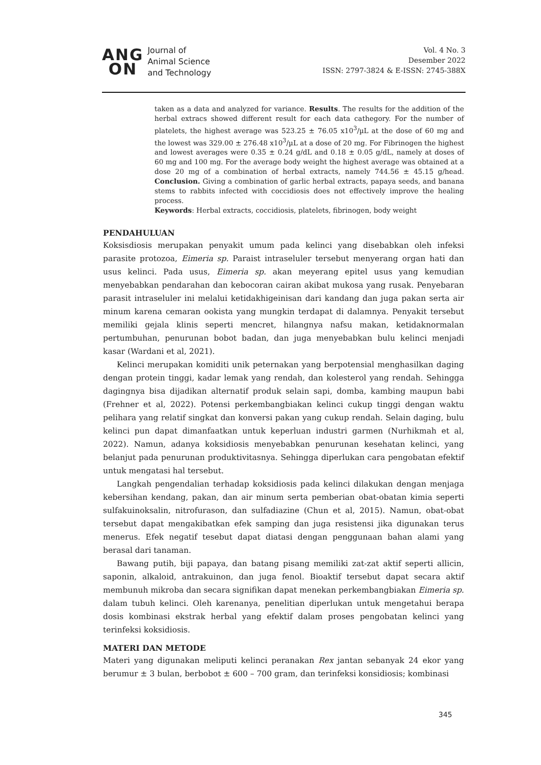ANG
ON
Journal of
Animal Science
and Technology
Vol. 4 No. 3
Desember 2022
ISSN: 2797-3824 & E-ISSN: 2745-388X
taken as a data and analyzed for variance. Results. The results for the addition of the herbal extracs showed different result for each data cathegory. For the number of platelets, the highest average was 523.25 ± 76.05 x10<sup>3</sup>/µL at the dose of 60 mg and the lowest was 329.00 ± 276.48 x10<sup>3</sup>/µL at a dose of 20 mg. For Fibrinogen the highest and lowest averages were 0.35 ± 0.24 g/dL and 0.18 ± 0.05 g/dL, namely at doses of 60 mg and 100 mg. For the average body weight the highest average was obtained at a dose 20 mg of a combination of herbal extracts, namely 744.56 ± 45.15 g/head. Conclusion. Giving a combination of garlic herbal extracts, papaya seeds, and banana stems to rabbits infected with coccidiosis does not effectively improve the healing process.
Keywords: Herbal extracts, coccidiosis, platelets, fibrinogen, body weight
PENDAHULUAN
Koksisdiosis merupakan penyakit umum pada kelinci yang disebabkan oleh infeksi parasite protozoa, Eimeria sp. Paraist intraseluler tersebut menyerang organ hati dan usus kelinci. Pada usus, Eimeria sp. akan meyerang epitel usus yang kemudian menyebabkan pendarahan dan kebocoran cairan akibat mukosa yang rusak. Penyebaran parasit intraseluler ini melalui ketidakhigeinisan dari kandang dan juga pakan serta air minum karena cemaran ookista yang mungkin terdapat di dalamnya. Penyakit tersebut memiliki gejala klinis seperti mencret, hilangnya nafsu makan, ketidaknormalan pertumbuhan, penurunan bobot badan, dan juga menyebabkan bulu kelinci menjadi kasar (Wardani et al, 2021).
Kelinci merupakan komiditi unik peternakan yang berpotensial menghasilkan daging dengan protein tinggi, kadar lemak yang rendah, dan kolesterol yang rendah. Sehingga dagingnya bisa dijadikan alternatif produk selain sapi, domba, kambing maupun babi (Frehner et al, 2022). Potensi perkembangbiakan kelinci cukup tinggi dengan waktu pelihara yang relatif singkat dan konversi pakan yang cukup rendah. Selain daging, bulu kelinci pun dapat dimanfaatkan untuk keperluan industri garmen (Nurhikmah et al, 2022). Namun, adanya koksidiosis menyebabkan penurunan kesehatan kelinci, yang belanjut pada penurunan produktivitasnya. Sehingga diperlukan cara pengobatan efektif untuk mengatasi hal tersebut.
Langkah pengendalian terhadap koksidiosis pada kelinci dilakukan dengan menjaga kebersihan kendang, pakan, dan air minum serta pemberian obat-obatan kimia seperti sulfakuinoksalin, nitrofurason, dan sulfadiazine (Chun et al, 2015). Namun, obat-obat tersebut dapat mengakibatkan efek samping dan juga resistensi jika digunakan terus menerus. Efek negatif tesebut dapat diatasi dengan penggunaan bahan alami yang berasal dari tanaman.
Bawang putih, biji papaya, dan batang pisang memiliki zat-zat aktif seperti allicin, saponin, alkaloid, antrakuinon, dan juga fenol. Bioaktif tersebut dapat secara aktif membunuh mikroba dan secara signifikan dapat menekan perkembangbiakan Eimeria sp. dalam tubuh kelinci. Oleh karenanya, penelitian diperlukan untuk mengetahui berapa dosis kombinasi ekstrak herbal yang efektif dalam proses pengobatan kelinci yang terinfeksi koksidiosis.
MATERI DAN METODE
Materi yang digunakan meliputi kelinci peranakan Rex jantan sebanyak 24 ekor yang berumur ± 3 bulan, berbobot ± 600 – 700 gram, dan terinfeksi konsidiosis; kombinasi
345